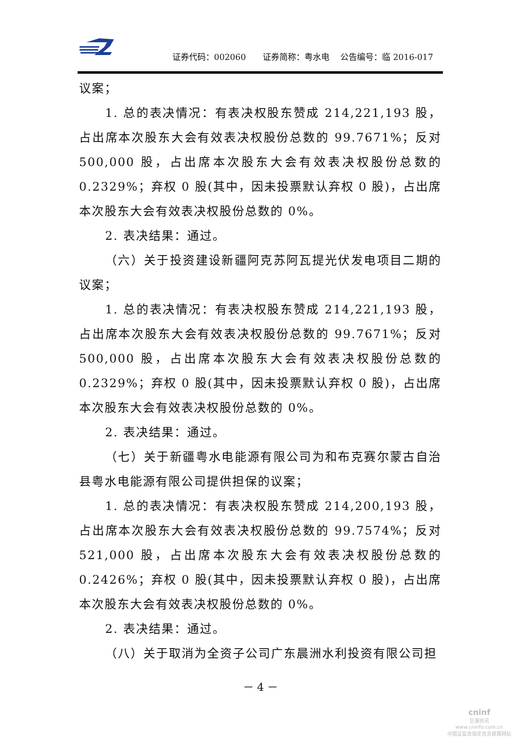证券代码：002060　　证券简称：粤水电　 公告编号：临 2016-017
议案；
1. 总的表决情况：有表决权股东赞成 214,221,193 股，占出席本次股东大会有效表决权股份总数的 99.7671%；反对 500,000 股，占出席本次股东大会有效表决权股份总数的 0.2329%；弃权 0 股(其中，因未投票默认弃权 0 股)，占出席本次股东大会有效表决权股份总数的 0%。
2. 表决结果：通过。
（六）关于投资建设新疆阿克苏阿瓦提光伏发电项目二期的议案；
1. 总的表决情况：有表决权股东赞成 214,221,193 股，占出席本次股东大会有效表决权股份总数的 99.7671%；反对 500,000 股，占出席本次股东大会有效表决权股份总数的 0.2329%；弃权 0 股(其中，因未投票默认弃权 0 股)，占出席本次股东大会有效表决权股份总数的 0%。
2. 表决结果：通过。
（七）关于新疆粤水电能源有限公司为和布克赛尔蒙古自治县粤水电能源有限公司提供担保的议案；
1. 总的表决情况：有表决权股东赞成 214,200,193 股，占出席本次股东大会有效表决权股份总数的 99.7574%；反对 521,000 股，占出席本次股东大会有效表决权股份总数的 0.2426%；弃权 0 股(其中，因未投票默认弃权 0 股)，占出席本次股东大会有效表决权股份总数的 0%。
2. 表决结果：通过。
（八）关于取消为全资子公司广东晨洲水利投资有限公司担
－ 4 －
cninf
巨潮资讯
www.cninfo.com.cn
中国证监会指定信息披露网站